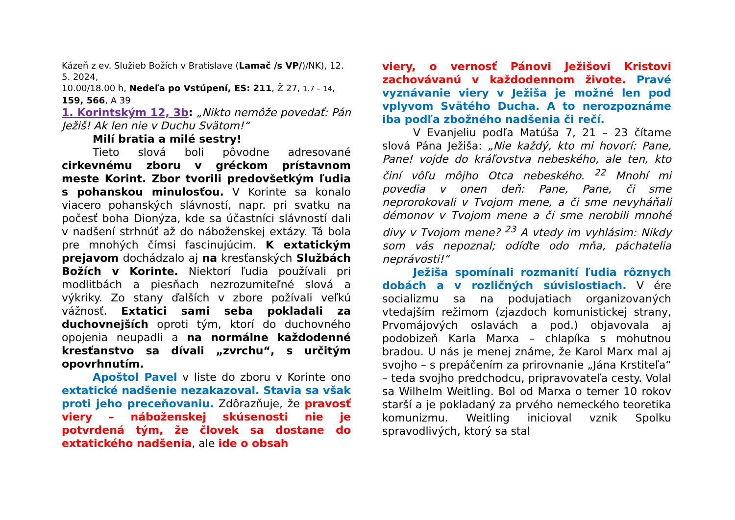Kázeň z ev. Služieb Božích v Bratislave (Lamač /s VP/)/NK), 12. 5. 2024,
10.00/18.00 h, Nedeľa po Vstúpení, ES: 211, Ž 27, 1.7 – 14, 159, 566, A 39
1. Korintským 12, 3b: „Nikto nemôže povedať: Pán Ježiš! Ak len nie v Duchu Svätom!“
Milí bratia a milé sestry!
Tieto slová boli pôvodne adresované cirkevnému zboru v gréckom prístavnom meste Korint. Zbor tvorili predovšetkým ľudia s pohanskou minulosťou. V Korinte sa konalo viacero pohanských slávností, napr. pri svatku na počesť boha Dionýza, kde sa účastníci slávností dali v nadšení strhnúť až do náboženskej extázy. Tá bola pre mnohých čímsi fascinujúcim. K extatickým prejavom dochádzalo aj na kresťanských Službách Božích v Korinte. Niektorí ľudia používali pri modlitbách a piesňach nezrozumiteľné slová a výkriky. Zo stany ďalších v zbore požívali veľkú vážnosť. Extatici sami seba pokladali za duchovnejších oproti tým, ktorí do duchovného opojenia neupadli a na normálne každodenné kresťanstvo sa dívali „zvrchu“, s určitým opovrhnutím.
Apoštol Pavel v liste do zboru v Korinte ono extatické nadšenie nezakazoval. Stavia sa však proti jeho preceňovaniu. Zdôrazňuje, že pravosť viery – náboženskej skúsenosti nie je potvrdená tým, že človek sa dostane do extatického nadšenia, ale ide o obsah
viery, o vernosť Pánovi Ježišovi Kristovi zachovávanú v každodennom živote. Pravé vyznávanie viery v Ježiša je možné len pod vplyvom Svätého Ducha. A to nerozpoznáme iba podľa zbožného nadšenia či rečí.
V Evanjeliu podľa Matúša 7, 21 – 23 čítame slová Pána Ježiša: „Nie každý, kto mi hovorí: Pane, Pane! vojde do kráľovstva nebeského, ale ten, kto činí vôľu môjho Otca nebeského. <sup>22</sup> Mnohí mi povedia v onen deň: Pane, Pane, či sme neprorokovali v Tvojom mene, a či sme nevyháňali démonov v Tvojom mene a či sme nerobili mnohé divy v Tvojom mene? <sup>23</sup> A vtedy im vyhlásim: Nikdy som vás nepoznal; odíďte odo mňa, páchatelia neprávosti!“
Ježiša spomínali rozmanití ľudia rôznych dobách a v rozličných súvislostiach. V ére socializmu sa na podujatiach organizovaných vtedajším režimom (zjazdoch komunistickej strany, Prvomájových oslavách a pod.) objavovala aj podobizeň Karla Marxa – chlapíka s mohutnou bradou. U nás je menej známe, že Karol Marx mal aj svojho – s prepáčením za prirovnanie „Jána Krstiteľa“ – teda svojho predchodcu, pripravovateľa cesty. Volal sa Wilhelm Weitling. Bol od Marxa o temer 10 rokov starší a je pokladaný za prvého nemeckého teoretika komunizmu. Weitling inicioval vznik Spolku spravodlivých, ktorý sa stal